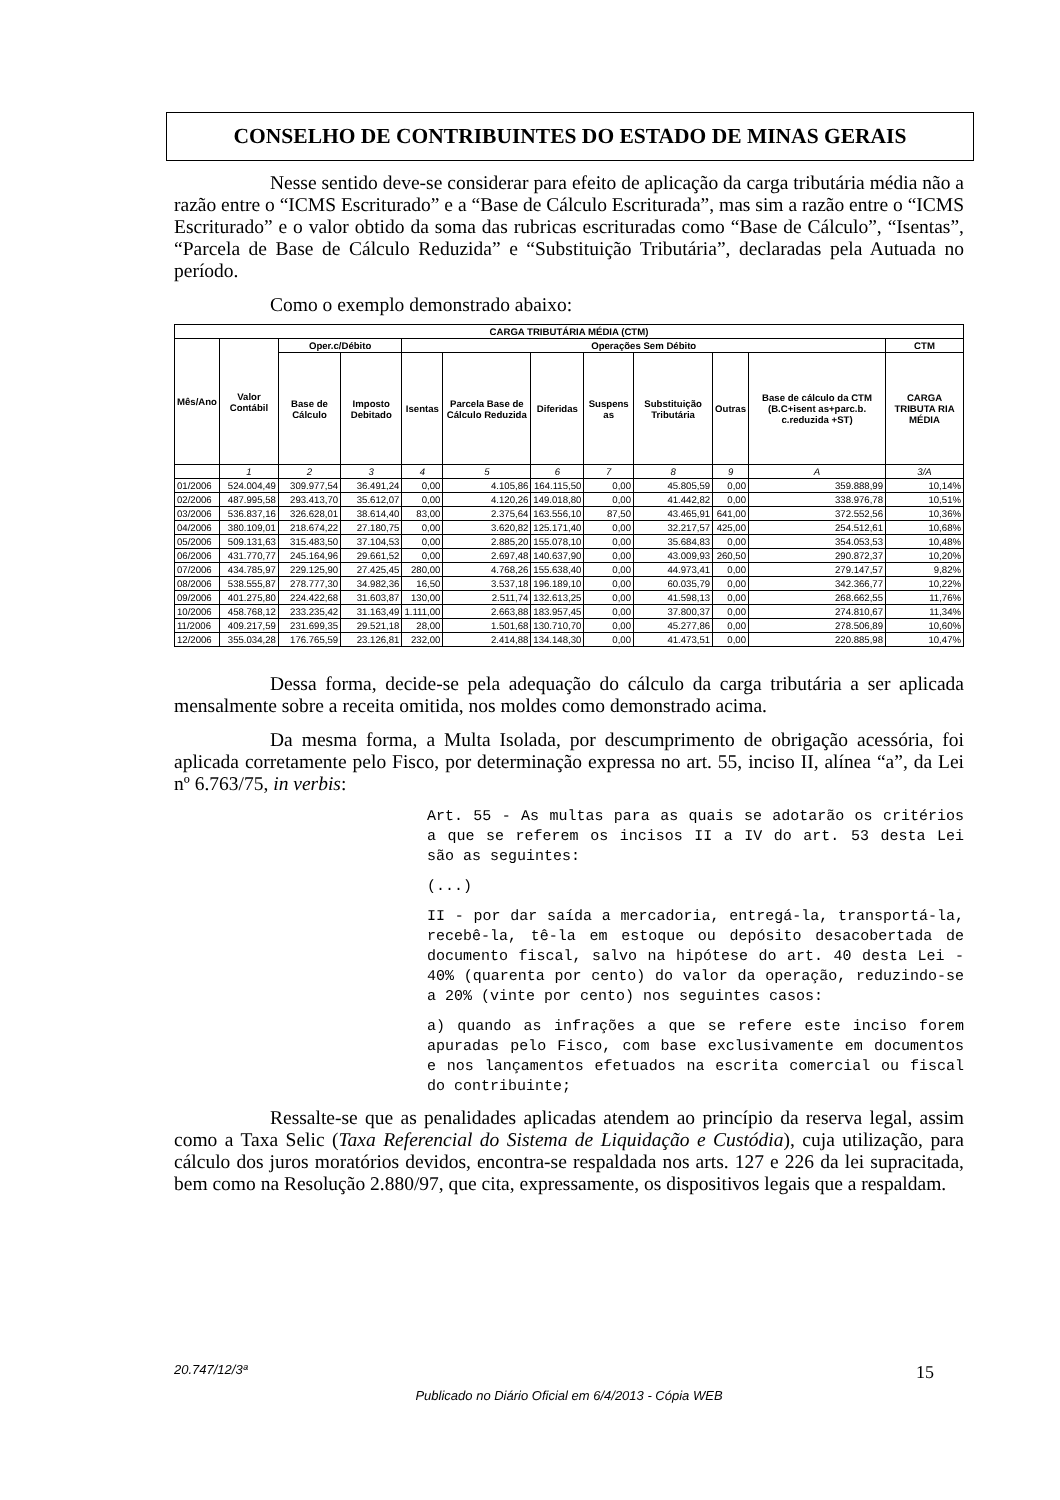CONSELHO DE CONTRIBUINTES DO ESTADO DE MINAS GERAIS
Nesse sentido deve-se considerar para efeito de aplicação da carga tributária média não a razão entre o “ICMS Escriturado” e a “Base de Cálculo Escriturada”, mas sim a razão entre o “ICMS Escriturado” e o valor obtido da soma das rubricas escrituradas como “Base de Cálculo”, “Isentas”, “Parcela de Base de Cálculo Reduzida” e “Substituição Tributária”, declaradas pela Autuada no período.
Como o exemplo demonstrado abaixo:
| CARGA TRIBUTÁRIA MÉDIA (CTM) | | | | | | | | | | | |
| --- | --- | --- | --- | --- | --- | --- | --- | --- | --- | --- | --- |
| Mês/Ano | Valor Contábil | Oper.c/Débito | | Operações Sem Débito | | | | | | | CTM |
| | | Base de Cálculo | Imposto Debitado | Isentas | Parcela Base de Cálculo Reduzida | Diferidas | Suspens as | Substituição Tributária | Outras | Base de cálculo da CTM (B.C+isent as+parc.b. c.reduzida +ST) | CARGA TRIBUTA RIA MÉDIA |
| | 1 | 2 | 3 | 4 | 5 | 6 | 7 | 8 | 9 | A | 3/A |
| 01/2006 | 524.004,49 | 309.977,54 | 36.491,24 | 0,00 | 4.105,86 | 164.115,50 | 0,00 | 45.805,59 | 0,00 | 359.888,99 | 10,14% |
| 02/2006 | 487.995,58 | 293.413,70 | 35.612,07 | 0,00 | 4.120,26 | 149.018,80 | 0,00 | 41.442,82 | 0,00 | 338.976,78 | 10,51% |
| 03/2006 | 536.837,16 | 326.628,01 | 38.614,40 | 83,00 | 2.375,64 | 163.556,10 | 87,50 | 43.465,91 | 641,00 | 372.552,56 | 10,36% |
| 04/2006 | 380.109,01 | 218.674,22 | 27.180,75 | 0,00 | 3.620,82 | 125.171,40 | 0,00 | 32.217,57 | 425,00 | 254.512,61 | 10,68% |
| 05/2006 | 509.131,63 | 315.483,50 | 37.104,53 | 0,00 | 2.885,20 | 155.078,10 | 0,00 | 35.684,83 | 0,00 | 354.053,53 | 10,48% |
| 06/2006 | 431.770,77 | 245.164,96 | 29.661,52 | 0,00 | 2.697,48 | 140.637,90 | 0,00 | 43.009,93 | 260,50 | 290.872,37 | 10,20% |
| 07/2006 | 434.785,97 | 229.125,90 | 27.425,45 | 280,00 | 4.768,26 | 155.638,40 | 0,00 | 44.973,41 | 0,00 | 279.147,57 | 9,82% |
| 08/2006 | 538.555,87 | 278.777,30 | 34.982,36 | 16,50 | 3.537,18 | 196.189,10 | 0,00 | 60.035,79 | 0,00 | 342.366,77 | 10,22% |
| 09/2006 | 401.275,80 | 224.422,68 | 31.603,87 | 130,00 | 2.511,74 | 132.613,25 | 0,00 | 41.598,13 | 0,00 | 268.662,55 | 11,76% |
| 10/2006 | 458.768,12 | 233.235,42 | 31.163,49 | 1.111,00 | 2.663,88 | 183.957,45 | 0,00 | 37.800,37 | 0,00 | 274.810,67 | 11,34% |
| 11/2006 | 409.217,59 | 231.699,35 | 29.521,18 | 28,00 | 1.501,68 | 130.710,70 | 0,00 | 45.277,86 | 0,00 | 278.506,89 | 10,60% |
| 12/2006 | 355.034,28 | 176.765,59 | 23.126,81 | 232,00 | 2.414,88 | 134.148,30 | 0,00 | 41.473,51 | 0,00 | 220.885,98 | 10,47% |
Dessa forma, decide-se pela adequação do cálculo da carga tributária a ser aplicada mensalmente sobre a receita omitida, nos moldes como demonstrado acima.
Da mesma forma, a Multa Isolada, por descumprimento de obrigação acessória, foi aplicada corretamente pelo Fisco, por determinação expressa no art. 55, inciso II, alínea “a”, da Lei nº 6.763/75, in verbis:
Art. 55 - As multas para as quais se adotarão os critérios a que se referem os incisos II a IV do art. 53 desta Lei são as seguintes:
(...)
II - por dar saída a mercadoria, entregá-la, transportá-la, recebê-la, tê-la em estoque ou depósito desacobertada de documento fiscal, salvo na hipótese do art. 40 desta Lei - 40% (quarenta por cento) do valor da operação, reduzindo-se a 20% (vinte por cento) nos seguintes casos:
a) quando as infrações a que se refere este inciso forem apuradas pelo Fisco, com base exclusivamente em documentos e nos lançamentos efetuados na escrita comercial ou fiscal do contribuinte;
Ressalte-se que as penalidades aplicadas atendem ao princípio da reserva legal, assim como a Taxa Selic (Taxa Referencial do Sistema de Liquidação e Custódia), cuja utilização, para cálculo dos juros moratórios devidos, encontra-se respaldada nos arts. 127 e 226 da lei supracitada, bem como na Resolução 2.880/97, que cita, expressamente, os dispositivos legais que a respaldam.
20.747/12/3ª 15
Publicado no Diário Oficial em 6/4/2013 - Cópia WEB